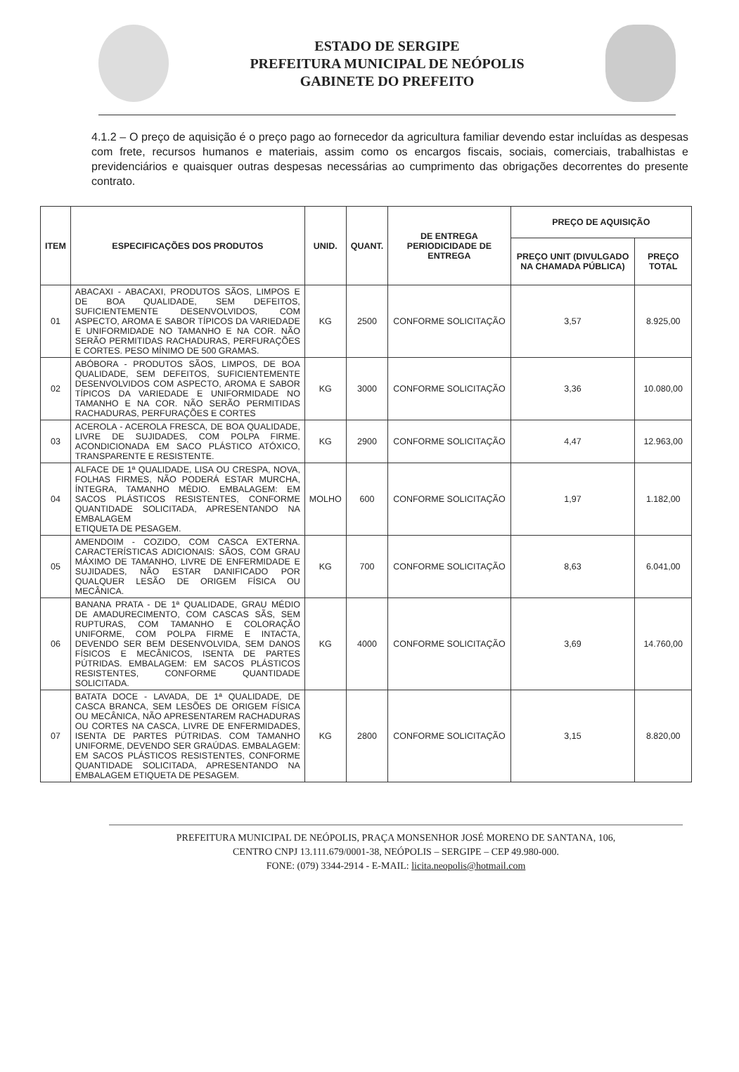ESTADO DE SERGIPE
PREFEITURA MUNICIPAL DE NEÓPOLIS
GABINETE DO PREFEITO
4.1.2 – O preço de aquisição é o preço pago ao fornecedor da agricultura familiar devendo estar incluídas as despesas com frete, recursos humanos e materiais, assim como os encargos fiscais, sociais, comerciais, trabalhistas e previdenciários e quaisquer outras despesas necessárias ao cumprimento das obrigações decorrentes do presente contrato.
| ITEM | ESPECIFICAÇÕES DOS PRODUTOS | UNID. | QUANT. | DE ENTREGA PERIODICIDADE DE ENTREGA | PREÇO DE AQUISIÇÃO | |
| --- | --- | --- | --- | --- | --- | --- |
| | | | | | PREÇO UNIT (DIVULGADO NA CHAMADA PÚBLICA) | PREÇO TOTAL |
| 01 | ABACAXI - ABACAXI, PRODUTOS SÃOS, LIMPOS E DE BOA QUALIDADE, SEM DEFEITOS, SUFICIENTEMENTE DESENVOLVIDOS, COM ASPECTO, AROMA E SABOR TÍPICOS DA VARIEDADE E UNIFORMIDADE NO TAMANHO E NA COR. NÃO SERÃO PERMITIDAS RACHADURAS, PERFURAÇÕES E CORTES. PESO MÍNIMO DE 500 GRAMAS. | KG | 2500 | CONFORME SOLICITAÇÃO | 3,57 | 8.925,00 |
| 02 | ABÓBORA - PRODUTOS SÃOS, LIMPOS, DE BOA QUALIDADE, SEM DEFEITOS, SUFICIENTEMENTE DESENVOLVIDOS COM ASPECTO, AROMA E SABOR TÍPICOS DA VARIEDADE E UNIFORMIDADE NO TAMANHO E NA COR. NÃO SERÃO PERMITIDAS RACHADURAS, PERFURAÇÕES E CORTES | KG | 3000 | CONFORME SOLICITAÇÃO | 3,36 | 10.080,00 |
| 03 | ACEROLA - ACEROLA FRESCA, DE BOA QUALIDADE, LIVRE DE SUJIDADES, COM POLPA FIRME. ACONDICIONADA EM SACO PLÁSTICO ATÓXICO, TRANSPARENTE E RESISTENTE. | KG | 2900 | CONFORME SOLICITAÇÃO | 4,47 | 12.963,00 |
| 04 | ALFACE DE 1ª QUALIDADE, LISA OU CRESPA, NOVA, FOLHAS FIRMES, NÃO PODERÁ ESTAR MURCHA, ÍNTEGRA, TAMANHO MÉDIO. EMBALAGEM: EM SACOS PLÁSTICOS RESISTENTES, CONFORME QUANTIDADE SOLICITADA, APRESENTANDO NA EMBALAGEM ETIQUETA DE PESAGEM. | MOLHO | 600 | CONFORME SOLICITAÇÃO | 1,97 | 1.182,00 |
| 05 | AMENDOIM - COZIDO, COM CASCA EXTERNA. CARACTERÍSTICAS ADICIONAIS: SÃOS, COM GRAU MÁXIMO DE TAMANHO, LIVRE DE ENFERMIDADE E SUJIDADES, NÃO ESTAR DANIFICADO POR QUALQUER LESÃO DE ORIGEM FÍSICA OU MECÂNICA. | KG | 700 | CONFORME SOLICITAÇÃO | 8,63 | 6.041,00 |
| 06 | BANANA PRATA - DE 1ª QUALIDADE, GRAU MÉDIO DE AMADURECIMENTO, COM CASCAS SÃS, SEM RUPTURAS, COM TAMANHO E COLORAÇÃO UNIFORME, COM POLPA FIRME E INTACTA, DEVENDO SER BEM DESENVOLVIDA, SEM DANOS FÍSICOS E MECÂNICOS, ISENTA DE PARTES PÚTRIDAS. EMBALAGEM: EM SACOS PLÁSTICOS RESISTENTES, CONFORME QUANTIDADE SOLICITADA. | KG | 4000 | CONFORME SOLICITAÇÃO | 3,69 | 14.760,00 |
| 07 | BATATA DOCE - LAVADA, DE 1ª QUALIDADE, DE CASCA BRANCA, SEM LESÕES DE ORIGEM FÍSICA OU MECÂNICA, NÃO APRESENTAREM RACHADURAS OU CORTES NA CASCA, LIVRE DE ENFERMIDADES, ISENTA DE PARTES PÚTRIDAS. COM TAMANHO UNIFORME, DEVENDO SER GRAÚDAS. EMBALAGEM: EM SACOS PLÁSTICOS RESISTENTES, CONFORME QUANTIDADE SOLICITADA, APRESENTANDO NA EMBALAGEM ETIQUETA DE PESAGEM. | KG | 2800 | CONFORME SOLICITAÇÃO | 3,15 | 8.820,00 |
PREFEITURA MUNICIPAL DE NEÓPOLIS, PRAÇA MONSENHOR JOSÉ MORENO DE SANTANA, 106,
CENTRO CNPJ 13.111.679/0001-38, NEÓPOLIS – SERGIPE – CEP 49.980-000.
FONE: (079) 3344-2914 - E-MAIL: licita.neopolis@hotmail.com